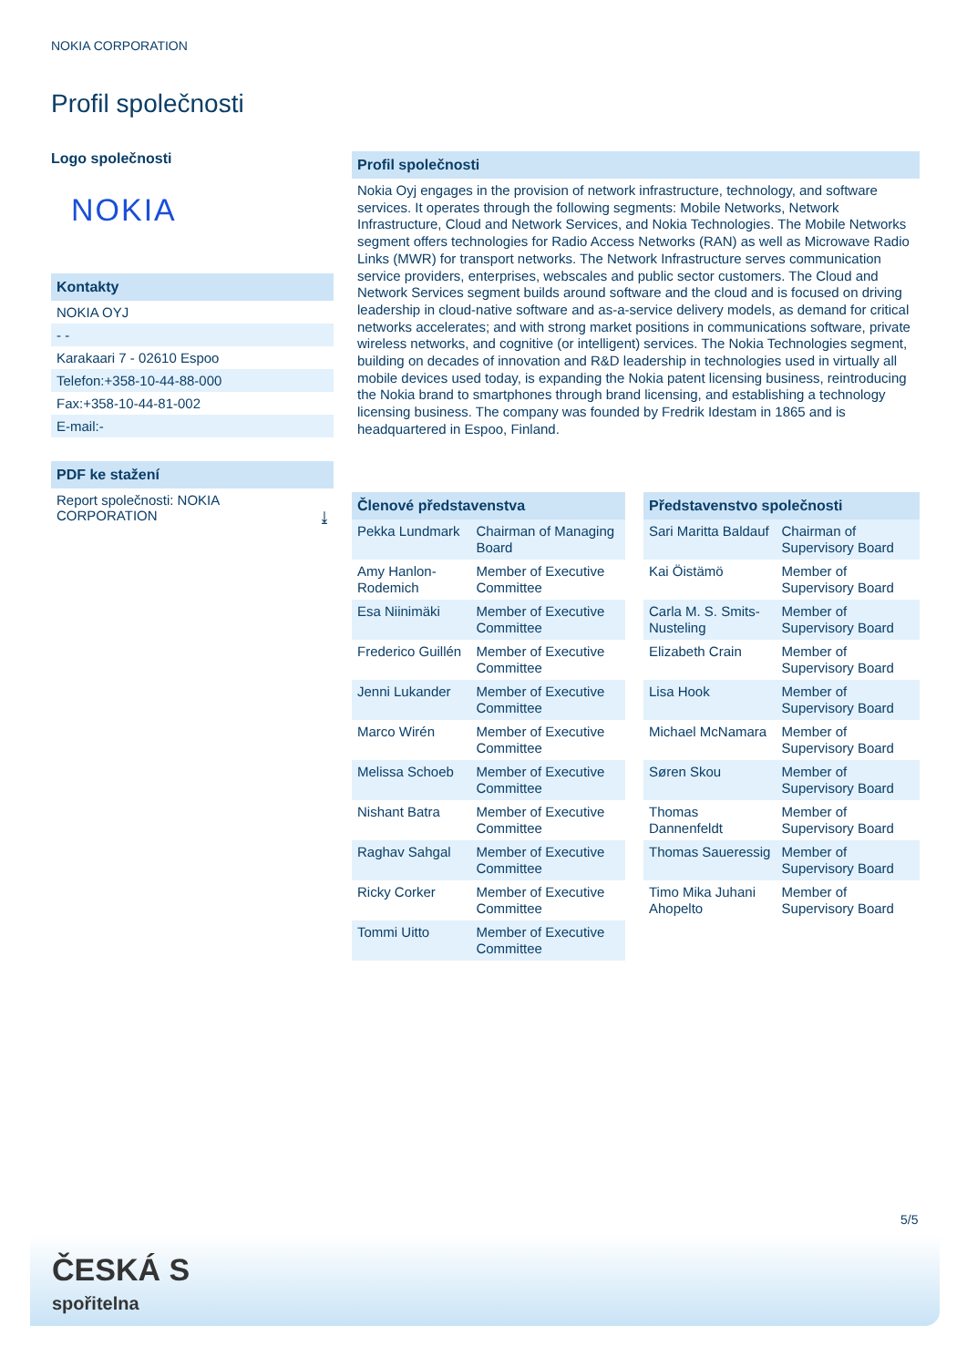NOKIA CORPORATION
Profil společnosti
Logo společnosti
NOKIA
Kontakty
NOKIA OYJ
- -
Karakaari 7 - 02610 Espoo
Telefon:+358-10-44-88-000
Fax:+358-10-44-81-002
E-mail:-
PDF ke stažení
Report společnosti: NOKIA
CORPORATION ⤓
Profil společnosti
Nokia Oyj engages in the provision of network infrastructure, technology, and software services. It operates through the following segments: Mobile Networks, Network Infrastructure, Cloud and Network Services, and Nokia Technologies. The Mobile Networks segment offers technologies for Radio Access Networks (RAN) as well as Microwave Radio Links (MWR) for transport networks. The Network Infrastructure serves communication service providers, enterprises, webscales and public sector customers. The Cloud and Network Services segment builds around software and the cloud and is focused on driving leadership in cloud-native software and as-a-service delivery models, as demand for critical networks accelerates; and with strong market positions in communications software, private wireless networks, and cognitive (or intelligent) services. The Nokia Technologies segment, building on decades of innovation and R&D leadership in technologies used in virtually all mobile devices used today, is expanding the Nokia patent licensing business, reintroducing the Nokia brand to smartphones through brand licensing, and establishing a technology licensing business. The company was founded by Fredrik Idestam in 1865 and is headquartered in Espoo, Finland.
| Členové představenstva | |
| --- | --- |
| Pekka Lundmark | Chairman of Managing Board |
| Amy Hanlon-Rodemich | Member of Executive Committee |
| Esa Niinimäki | Member of Executive Committee |
| Frederico Guillén | Member of Executive Committee |
| Jenni Lukander | Member of Executive Committee |
| Marco Wirén | Member of Executive Committee |
| Melissa Schoeb | Member of Executive Committee |
| Nishant Batra | Member of Executive Committee |
| Raghav Sahgal | Member of Executive Committee |
| Ricky Corker | Member of Executive Committee |
| Tommi Uitto | Member of Executive Committee |
| Představenstvo společnosti | |
| --- | --- |
| Sari Maritta Baldauf | Chairman of Supervisory Board |
| Kai Öistämö | Member of Supervisory Board |
| Carla M. S. Smits-Nusteling | Member of Supervisory Board |
| Elizabeth Crain | Member of Supervisory Board |
| Lisa Hook | Member of Supervisory Board |
| Michael McNamara | Member of Supervisory Board |
| Søren Skou | Member of Supervisory Board |
| Thomas Dannenfeldt | Member of Supervisory Board |
| Thomas Saueressig | Member of Supervisory Board |
| Timo Mika Juhani Ahopelto | Member of Supervisory Board |
5/5
ČESKÁ S
spořitelna